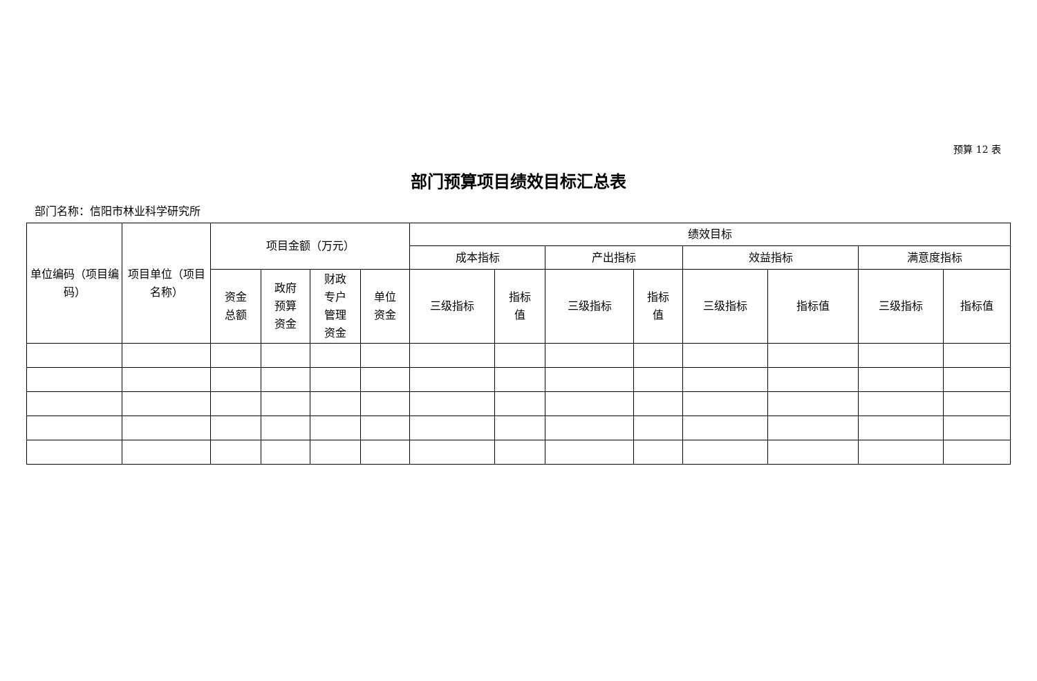预算 12 表
部门预算项目绩效目标汇总表
部门名称：信阳市林业科学研究所
| 单位编码（项目编码） | 项目单位（项目名称） | 项目金额（万元） | | | | 绩效目标 | | | | | | | |
| --- | --- | --- | --- | --- | --- | --- | --- | --- | --- | --- | --- | --- | --- |
| | | | | | | 成本指标 | | 产出指标 | | 效益指标 | | 满意度指标 | |
| | | 资金 总额 | 政府 预算 资金 | 财政 专户 管理 资金 | 单位 资金 | 三级指标 | 指标 值 | 三级指标 | 指标 值 | 三级指标 | 指标值 | 三级指标 | 指标值 |